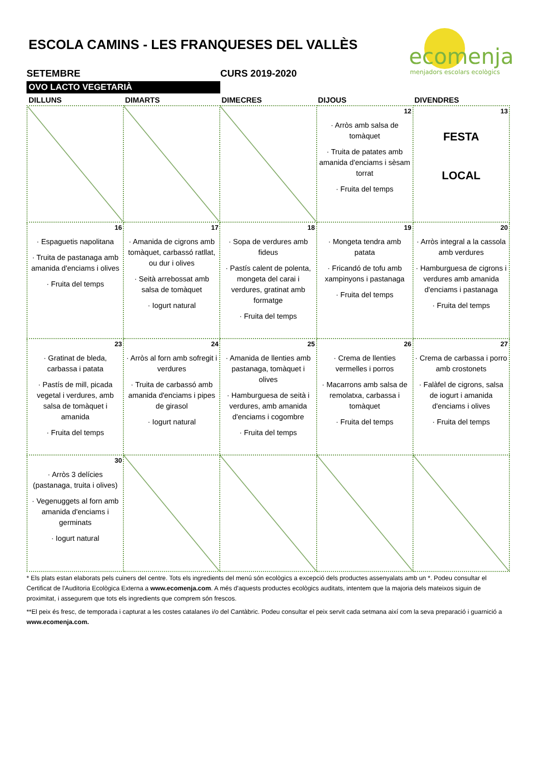ESCOLA CAMINS - LES FRANQUESES DEL VALLÈS
ecomenja
menjadors escolars ecològics
SETEMBRE CURS 2019-2020
OVO LACTO VEGETARIÀ
| DILLUNS | DIMARTS | DIMECRES | DIJOUS | DIVENDRES |
| --- | --- | --- | --- | --- |
| | | | 12 · Arròs amb salsa de tomàquet · Truita de patates amb amanida d'enciams i sèsam torrat · Fruita del temps | 13 FESTA LOCAL |
| 16 · Espaguetis napolitana · Truita de pastanaga amb amanida d'enciams i olives · Fruita del temps | 17 · Amanida de cigrons amb tomàquet, carbassó ratllat, ou dur i olives · Seità arrebossat amb salsa de tomàquet · Iogurt natural | 18 · Sopa de verdures amb fideus · Pastís calent de polenta, mongeta del carai i verdures, gratinat amb formatge · Fruita del temps | 19 · Mongeta tendra amb patata · Fricandó de tofu amb xampinyons i pastanaga · Fruita del temps | 20 · Arròs integral a la cassola amb verdures · Hamburguesa de cigrons i verdures amb amanida d'enciams i pastanaga · Fruita del temps |
| 23 · Gratinat de bleda, carbassa i patata · Pastís de mill, picada vegetal i verdures, amb salsa de tomàquet i amanida · Fruita del temps | 24 · Arròs al forn amb sofregit i verdures · Truita de carbassó amb amanida d'enciams i pipes de girasol · Iogurt natural | 25 · Amanida de llenties amb pastanaga, tomàquet i olives · Hamburguesa de seità i verdures, amb amanida d'enciams i cogombre · Fruita del temps | 26 · Crema de llenties vermelles i porros · Macarrons amb salsa de remolatxa, carbassa i tomàquet · Fruita del temps | 27 · Crema de carbassa i porro amb crostonets · Falàfel de cigrons, salsa de iogurt i amanida d'enciams i olives · Fruita del temps |
| 30 · Arròs 3 delícies (pastanaga, truita i olives) · Vegenuggets al forn amb amanida d'enciams i germinats · Iogurt natural | | | | |
* Els plats estan elaborats pels cuiners del centre. Tots els ingredients del menú són ecològics a excepció dels productes assenyalats amb un *. Podeu consultar el Certificat de l'Auditoria Ecològica Externa a www.ecomenja.com. A més d'aquests productes ecològics auditats, intentem que la majoria dels mateixos siguin de proximitat, i assegurem que tots els ingredients que comprem són frescos.
**El peix és fresc, de temporada i capturat a les costes catalanes i/o del Cantàbric. Podeu consultar el peix servit cada setmana així com la seva preparació i guarnició a www.ecomenja.com.